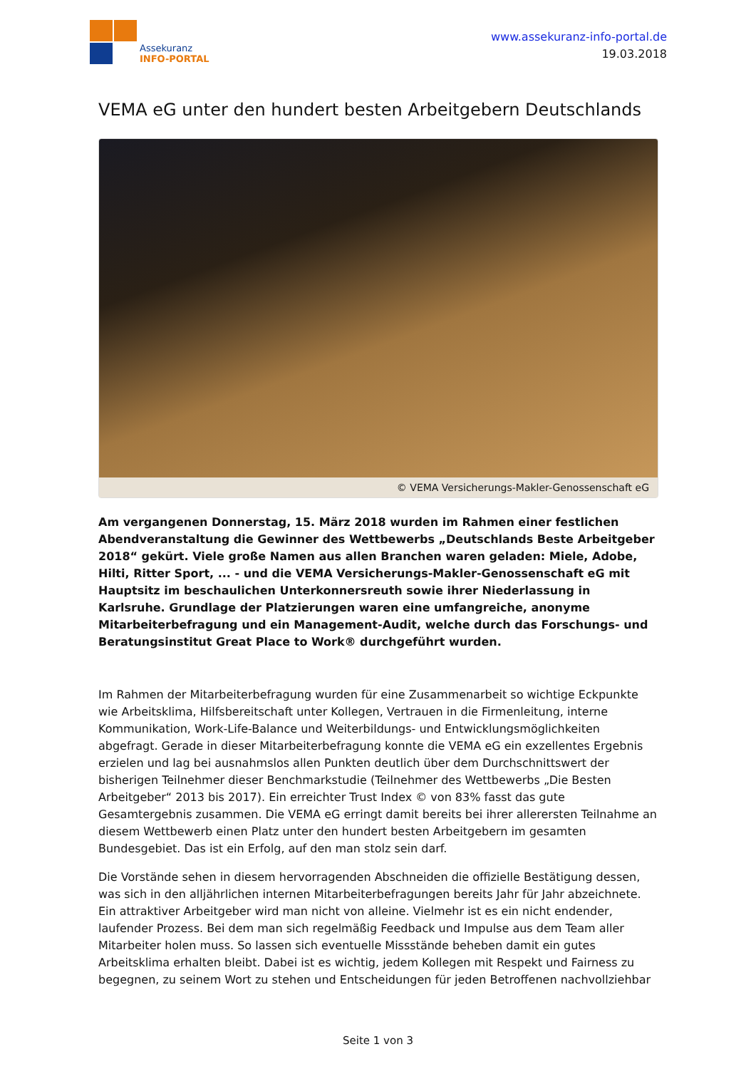Assekuranz
INFO-PORTAL
www.assekuranz-info-portal.de
19.03.2018
VEMA eG unter den hundert besten Arbeitgebern Deutschlands
© VEMA Versicherungs-Makler-Genossenschaft eG
Am vergangenen Donnerstag, 15. März 2018 wurden im Rahmen einer festlichen Abendveranstaltung die Gewinner des Wettbewerbs „Deutschlands Beste Arbeitgeber 2018“ gekürt. Viele große Namen aus allen Branchen waren geladen: Miele, Adobe, Hilti, Ritter Sport, ... - und die VEMA Versicherungs-Makler-Genossenschaft eG mit Hauptsitz im beschaulichen Unterkonnersreuth sowie ihrer Niederlassung in Karlsruhe. Grundlage der Platzierungen waren eine umfangreiche, anonyme Mitarbeiterbefragung und ein Management-Audit, welche durch das Forschungs- und Beratungsinstitut Great Place to Work® durchgeführt wurden.
Im Rahmen der Mitarbeiterbefragung wurden für eine Zusammenarbeit so wichtige Eckpunkte wie Arbeitsklima, Hilfsbereitschaft unter Kollegen, Vertrauen in die Firmenleitung, interne Kommunikation, Work-Life-Balance und Weiterbildungs- und Entwicklungsmöglichkeiten abgefragt. Gerade in dieser Mitarbeiterbefragung konnte die VEMA eG ein exzellentes Ergebnis erzielen und lag bei ausnahmslos allen Punkten deutlich über dem Durchschnittswert der bisherigen Teilnehmer dieser Benchmarkstudie (Teilnehmer des Wettbewerbs „Die Besten Arbeitgeber“ 2013 bis 2017). Ein erreichter Trust Index © von 83% fasst das gute Gesamtergebnis zusammen. Die VEMA eG erringt damit bereits bei ihrer allerersten Teilnahme an diesem Wettbewerb einen Platz unter den hundert besten Arbeitgebern im gesamten Bundesgebiet. Das ist ein Erfolg, auf den man stolz sein darf.
Die Vorstände sehen in diesem hervorragenden Abschneiden die offizielle Bestätigung dessen, was sich in den alljährlichen internen Mitarbeiterbefragungen bereits Jahr für Jahr abzeichnete. Ein attraktiver Arbeitgeber wird man nicht von alleine. Vielmehr ist es ein nicht endender, laufender Prozess. Bei dem man sich regelmäßig Feedback und Impulse aus dem Team aller Mitarbeiter holen muss. So lassen sich eventuelle Missstände beheben damit ein gutes Arbeitsklima erhalten bleibt. Dabei ist es wichtig, jedem Kollegen mit Respekt und Fairness zu begegnen, zu seinem Wort zu stehen und Entscheidungen für jeden Betroffenen nachvollziehbar
Seite 1 von 3